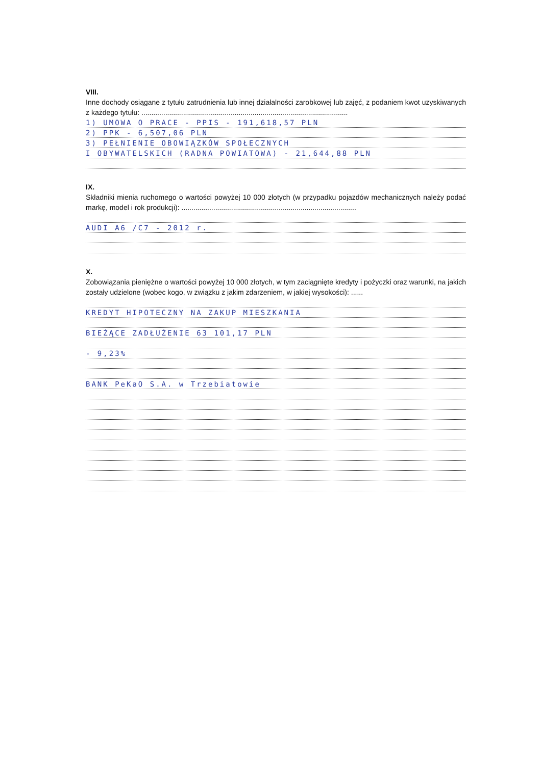VIII.
Inne dochody osiągane z tytułu zatrudnienia lub innej działalności zarobkowej lub zajęć, z podaniem kwot uzyskiwanych z każdego tytułu: ........................................................................................................
1) UMOWA O PRACE - PPIS - 191,618,57 PLN
2) PPK - 6,507,06 PLN
3) PEŁNIENIE OBOWIĄZKÓW SPOŁECZNYCH
I OBYWATELSKICH (RADNA POWIATOWA) - 21,644,88 PLN
IX.
Składniki mienia ruchomego o wartości powyżej 10 000 złotych (w przypadku pojazdów mechanicznych należy podać markę, model i rok produkcji): ........................................................................................
AUDI A6 /C7 - 2012 r.
X.
Zobowiązania pieniężne o wartości powyżej 10 000 złotych, w tym zaciągnięte kredyty i pożyczki oraz warunki, na jakich zostały udzielone (wobec kogo, w związku z jakim zdarzeniem, w jakiej wysokości): ......
KREDYT HIPOTECZNY NA ZAKUP MIESZKANIA
BIEŻĄCE ZADŁUŻENIE 63 101,17 PLN
- 9,23%
BANK PeKaO S.A. w Trzebiatowie